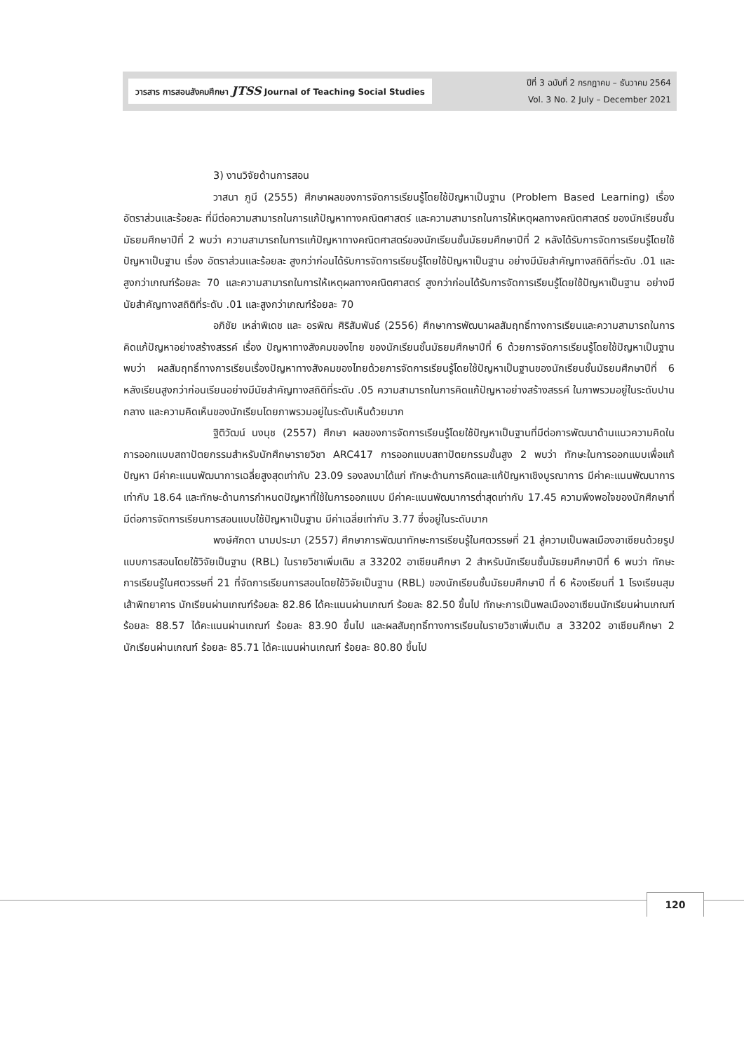วารสาร การสอนสังคมศึกษา JTSS Journal of Teaching Social Studies
ปีที่ 3 ฉบับที่ 2 กรกฎาคม – ธันวาคม 2564
Vol. 3 No. 2 July – December 2021
3) งานวิจัยด้านการสอน
วาสนา ภูมี (2555) ศึกษาผลของการจัดการเรียนรู้โดยใช้ปัญหาเป็นฐาน (Problem Based Learning) เรื่อง อัตราส่วนและร้อยละ ที่มีต่อความสามารถในการแก้ปัญหาทางคณิตศาสตร์ และความสามารถในการให้เหตุผลทางคณิตศาสตร์ ของนักเรียนชั้นมัธยมศึกษาปีที่ 2 พบว่า ความสามารถในการแก้ปัญหาทางคณิตศาสตร์ของนักเรียนชั้นมัธยมศึกษาปีที่ 2 หลังได้รับการจัดการเรียนรู้โดยใช้ปัญหาเป็นฐาน เรื่อง อัตราส่วนและร้อยละ สูงกว่าก่อนได้รับการจัดการเรียนรู้โดยใช้ปัญหาเป็นฐาน อย่างมีนัยสำคัญทางสถิติที่ระดับ .01 และสูงกว่าเกณฑ์ร้อยละ 70 และความสามารถในการให้เหตุผลทางคณิตศาสตร์ สูงกว่าก่อนได้รับการจัดการเรียนรู้โดยใช้ปัญหาเป็นฐาน อย่างมีนัยสำคัญทางสถิติที่ระดับ .01 และสูงกว่าเกณฑ์ร้อยละ 70
อภิชัย เหล่าพิเดช และ อรพิณ ศิริสัมพันธ์ (2556) ศึกษาการพัฒนาผลสัมฤทธิ์ทางการเรียนและความสามารถในการคิดแก้ปัญหาอย่างสร้างสรรค์ เรื่อง ปัญหาทางสังคมของไทย ของนักเรียนชั้นมัธยมศึกษาปีที่ 6 ด้วยการจัดการเรียนรู้โดยใช้ปัญหาเป็นฐาน พบว่า ผลสัมฤทธิ์ทางการเรียนเรื่องปัญหาทางสังคมของไทยด้วยการจัดการเรียนรู้โดยใช้ปัญหาเป็นฐานของนักเรียนชั้นมัธยมศึกษาปีที่ 6 หลังเรียนสูงกว่าก่อนเรียนอย่างมีนัยสำคัญทางสถิติที่ระดับ .05 ความสามารถในการคิดแก้ปัญหาอย่างสร้างสรรค์ ในภาพรวมอยู่ในระดับปานกลาง และความคิดเห็นของนักเรียนโดยภาพรวมอยู่ในระดับเห็นด้วยมาก
ฐิติวัฒน์ นงนุช (2557) ศึกษา ผลของการจัดการเรียนรู้โดยใช้ปัญหาเป็นฐานที่มีต่อการพัฒนาด้านแนวความคิดในการออกแบบสถาปัตยกรรมสำหรับนักศึกษารายวิชา ARC417 การออกแบบสถาปัตยกรรมขั้นสูง 2 พบว่า ทักษะในการออกแบบเพื่อแก้ปัญหา มีค่าคะแนนพัฒนาการเฉลี่ยสูงสุดเท่ากับ 23.09 รองลงมาได้แก่ ทักษะด้านการคิดและแก้ปัญหาเชิงบูรณาการ มีค่าคะแนนพัฒนาการเท่ากับ 18.64 และทักษะด้านการกำหนดปัญหาที่ใช้ในการออกแบบ มีค่าคะแนนพัฒนาการต่ำสุดเท่ากับ 17.45 ความพึงพอใจของนักศึกษาที่มีต่อการจัดการเรียนการสอนแบบใช้ปัญหาเป็นฐาน มีค่าเฉลี่ยเท่ากับ 3.77 ซึ่งอยู่ในระดับมาก
พงษ์ศักดา นามประมา (2557) ศึกษาการพัฒนาทักษะการเรียนรู้ในศตวรรษที่ 21 สู่ความเป็นพลเมืองอาเซียนด้วยรูปแบบการสอนโดยใช้วิจัยเป็นฐาน (RBL) ในรายวิชาเพิ่มเติม ส 33202 อาเซียนศึกษา 2 สำหรับนักเรียนชั้นมัธยมศึกษาปีที่ 6 พบว่า ทักษะการเรียนรู้ในศตวรรษที่ 21 ที่จัดการเรียนการสอนโดยใช้วิจัยเป็นฐาน (RBL) ของนักเรียนชั้นมัธยมศึกษาปี ที่ 6 ห้องเรียนที่ 1 โรงเรียนสุมเส้าพิทยาคาร นักเรียนผ่านเกณฑ์ร้อยละ 82.86 ได้คะแนนผ่านเกณฑ์ ร้อยละ 82.50 ขึ้นไป ทักษะการเป็นพลเมืองอาเซียนนักเรียนผ่านเกณฑ์ ร้อยละ 88.57 ได้คะแนนผ่านเกณฑ์ ร้อยละ 83.90 ขึ้นไป และผลสัมฤทธิ์ทางการเรียนในรายวิชาเพิ่มเติม ส 33202 อาเซียนศึกษา 2 นักเรียนผ่านเกณฑ์ ร้อยละ 85.71 ได้คะแนนผ่านเกณฑ์ ร้อยละ 80.80 ขึ้นไป
120